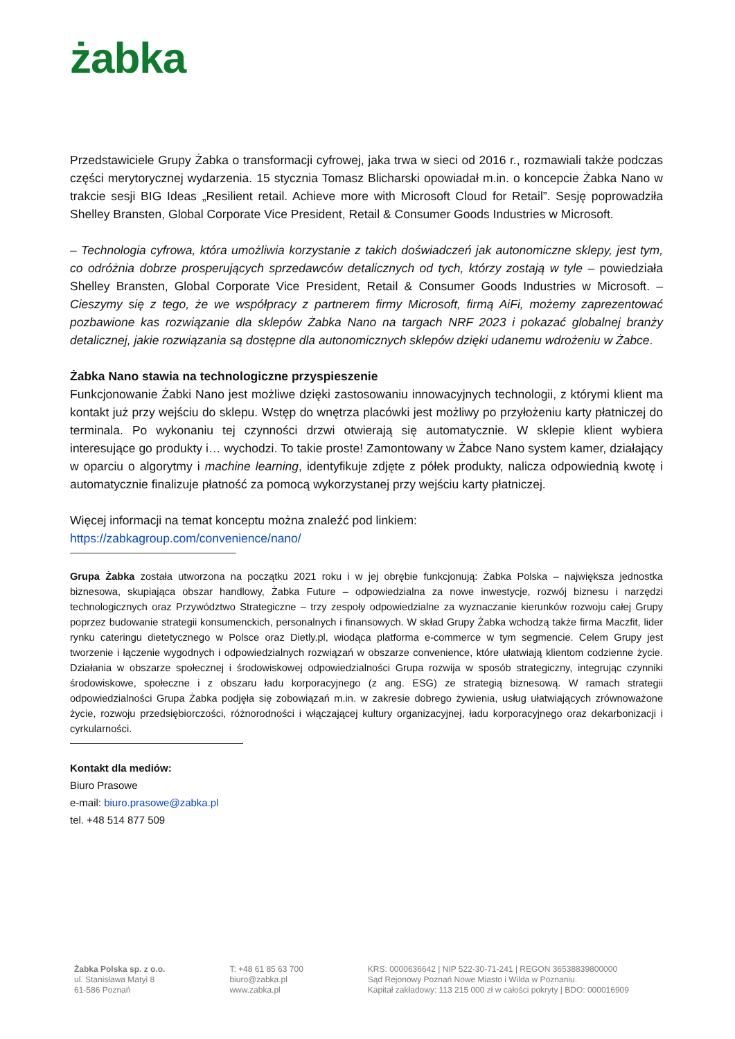żabka
Przedstawiciele Grupy Żabka o transformacji cyfrowej, jaka trwa w sieci od 2016 r., rozmawiali także podczas części merytorycznej wydarzenia. 15 stycznia Tomasz Blicharski opowiadał m.in. o koncepcie Żabka Nano w trakcie sesji BIG Ideas „Resilient retail. Achieve more with Microsoft Cloud for Retail”. Sesję poprowadziła Shelley Bransten, Global Corporate Vice President, Retail & Consumer Goods Industries w Microsoft.
– Technologia cyfrowa, która umożliwia korzystanie z takich doświadczeń jak autonomiczne sklepy, jest tym, co odróżnia dobrze prosperujących sprzedawców detalicznych od tych, którzy zostają w tyle – powiedziała Shelley Bransten, Global Corporate Vice President, Retail & Consumer Goods Industries w Microsoft. – Cieszymy się z tego, że we współpracy z partnerem firmy Microsoft, firmą AiFi, możemy zaprezentować pozbawione kas rozwiązanie dla sklepów Żabka Nano na targach NRF 2023 i pokazać globalnej branży detalicznej, jakie rozwiązania są dostępne dla autonomicznych sklepów dzięki udanemu wdrożeniu w Żabce.
Żabka Nano stawia na technologiczne przyspieszenie
Funkcjonowanie Żabki Nano jest możliwe dzięki zastosowaniu innowacyjnych technologii, z którymi klient ma kontakt już przy wejściu do sklepu. Wstęp do wnętrza placówki jest możliwy po przyłożeniu karty płatniczej do terminala. Po wykonaniu tej czynności drzwi otwierają się automatycznie. W sklepie klient wybiera interesujące go produkty i… wychodzi. To takie proste! Zamontowany w Żabce Nano system kamer, działający w oparciu o algorytmy i machine learning, identyfikuje zdjęte z półek produkty, nalicza odpowiednią kwotę i automatycznie finalizuje płatność za pomocą wykorzystanej przy wejściu karty płatniczej.
Więcej informacji na temat konceptu można znaleźć pod linkiem:
https://zabkagroup.com/convenience/nano/
Grupa Żabka została utworzona na początku 2021 roku i w jej obrębie funkcjonują: Żabka Polska – największa jednostka biznesowa, skupiająca obszar handlowy, Żabka Future – odpowiedzialna za nowe inwestycje, rozwój biznesu i narzędzi technologicznych oraz Przywództwo Strategiczne – trzy zespoły odpowiedzialne za wyznaczanie kierunków rozwoju całej Grupy poprzez budowanie strategii konsumenckich, personalnych i finansowych. W skład Grupy Żabka wchodzą także firma Maczfit, lider rynku cateringu dietetycznego w Polsce oraz Dietly.pl, wiodąca platforma e-commerce w tym segmencie. Celem Grupy jest tworzenie i łączenie wygodnych i odpowiedzialnych rozwiązań w obszarze convenience, które ułatwiają klientom codzienne życie. Działania w obszarze społecznej i środowiskowej odpowiedzialności Grupa rozwija w sposób strategiczny, integrując czynniki środowiskowe, społeczne i z obszaru ładu korporacyjnego (z ang. ESG) ze strategią biznesową. W ramach strategii odpowiedzialności Grupa Żabka podjęła się zobowiązań m.in. w zakresie dobrego żywienia, usług ułatwiających zrównoważone życie, rozwoju przedsiębiorczości, różnorodności i włączającej kultury organizacyjnej, ładu korporacyjnego oraz dekarbonizacji i cyrkularności.
Kontakt dla mediów:
Biuro Prasowe
e-mail: biuro.prasowe@zabka.pl
tel. +48 514 877 509
Żabka Polska sp. z o.o.
ul. Stanisława Matyi 8
61-586 Poznań
T: +48 61 85 63 700
biuro@zabka.pl
www.zabka.pl
KRS: 0000636642 | NIP 522-30-71-241 | REGON 36538839800000
Sąd Rejonowy Poznań Nowe Miasto i Wilda w Poznaniu.
Kapitał zakładowy: 113 215 000 zł w całości pokryty | BDO: 000016909